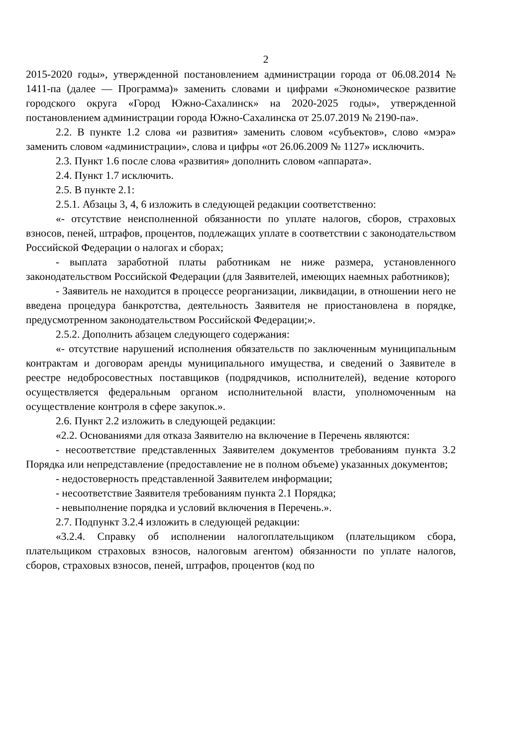2
2015-2020 годы», утвержденной постановлением администрации города от 06.08.2014 № 1411-па (далее — Программа)» заменить словами и цифрами «Экономическое развитие городского округа «Город Южно-Сахалинск» на 2020-2025 годы», утвержденной постановлением администрации города Южно-Сахалинска от 25.07.2019 № 2190-па».
2.2. В пункте 1.2 слова «и развития» заменить словом «субъектов», слово «мэра» заменить словом «администрации», слова и цифры «от 26.06.2009 № 1127» исключить.
2.3. Пункт 1.6 после слова «развития» дополнить словом «аппарата».
2.4. Пункт 1.7 исключить.
2.5. В пункте 2.1:
2.5.1. Абзацы 3, 4, 6 изложить в следующей редакции соответственно:
«- отсутствие неисполненной обязанности по уплате налогов, сборов, страховых взносов, пеней, штрафов, процентов, подлежащих уплате в соответствии с законодательством Российской Федерации о налогах и сборах;
- выплата заработной платы работникам не ниже размера, установленного законодательством Российской Федерации (для Заявителей, имеющих наемных работников);
- Заявитель не находится в процессе реорганизации, ликвидации, в отношении него не введена процедура банкротства, деятельность Заявителя не приостановлена в порядке, предусмотренном законодательством Российской Федерации;».
2.5.2. Дополнить абзацем следующего содержания:
«- отсутствие нарушений исполнения обязательств по заключенным муниципальным контрактам и договорам аренды муниципального имущества, и сведений о Заявителе в реестре недобросовестных поставщиков (подрядчиков, исполнителей), ведение которого осуществляется федеральным органом исполнительной власти, уполномоченным на осуществление контроля в сфере закупок.».
2.6. Пункт 2.2 изложить в следующей редакции:
«2.2. Основаниями для отказа Заявителю на включение в Перечень являются:
- несоответствие представленных Заявителем документов требованиям пункта 3.2 Порядка или непредставление (предоставление не в полном объеме) указанных документов;
- недостоверность представленной Заявителем информации;
- несоответствие Заявителя требованиям пункта 2.1 Порядка;
- невыполнение порядка и условий включения в Перечень.».
2.7. Подпункт 3.2.4 изложить в следующей редакции:
«3.2.4. Справку об исполнении налогоплательщиком (плательщиком сбора, плательщиком страховых взносов, налоговым агентом) обязанности по уплате налогов, сборов, страховых взносов, пеней, штрафов, процентов (код по